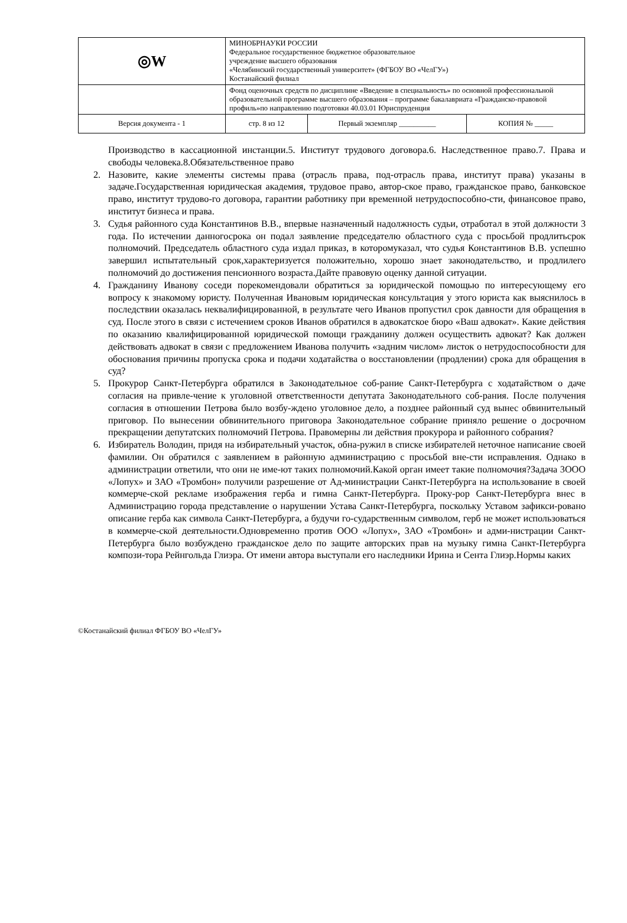| ◎W | МИНОБРНАУКИ РОССИИ Федеральное государственное бюджетное образовательное учреждение высшего образования «Челябинский государственный университет» (ФГБОУ ВО «ЧелГУ») Костанайский филиал | | |
| | Фонд оценочных средств по дисциплине «Введение в специальность» по основной профессиональной образовательной программе высшего образования – программе бакалавриата «Гражданско-правовой профиль»по направлению подготовки 40.03.01 Юриспруденция | | |
| Версия документа - 1 | стр. 8 из 12 | Первый экземпляр __________ | КОПИЯ № _____ |
Производство в кассационной инстанции.5. Институт трудового договора.6. Наследственное право.7. Права и свободы человека.8.Обязательственное право
2. Назовите, какие элементы системы права (отрасль права, под-отрасль права, институт права) указаны в задаче.Государственная юридическая академия, трудовое право, автор-ское право, гражданское право, банковское право, институт трудово-го договора, гарантии работнику при временной нетрудоспособно-сти, финансовое право, институт бизнеса и права.
3. Судья районного суда Константинов В.В., впервые назначенный надолжность судьи, отработал в этой должности 3 года. По истечении данногосрока он подал заявление председателю областного суда с просьбой продлитьсрок полномочий. Председатель областного суда издал приказ, в которомуказал, что судья Константинов В.В. успешно завершил испытательный срок,характеризуется положительно, хорошо знает законодательство, и продлилего полномочий до достижения пенсионного возраста.Дайте правовую оценку данной ситуации.
4. Гражданину Иванову соседи порекомендовали обратиться за юридической помощью по интересующему его вопросу к знакомому юристу. Полученная Ивановым юридическая консультация у этого юриста как выяснилось в последствии оказалась неквалифицированной, в результате чего Иванов пропустил срок давности для обращения в суд. После этого в связи с истечением сроков Иванов обратился в адвокатское бюро «Ваш адвокат». Какие действия по оказанию квалифицированной юридической помощи гражданину должен осуществить адвокат? Как должен действовать адвокат в связи с предложением Иванова получить «задним числом» листок о нетрудоспособности для обоснования причины пропуска срока и подачи ходатайства о восстановлении (продлении) срока для обращения в суд?
5. Прокурор Санкт-Петербурга обратился в Законодательное соб-рание Санкт-Петербурга с ходатайством о даче согласия на привле-чение к уголовной ответственности депутата Законодательного соб-рания. После получения согласия в отношении Петрова было возбу-ждено уголовное дело, а позднее районный суд вынес обвинительный приговор. По вынесении обвинительного приговора Законодательное собрание приняло решение о досрочном прекращении депутатских полномочий Петрова. Правомерны ли действия прокурора и районного собрания?
6. Избиратель Володин, придя на избирательный участок, обна-ружил в списке избирателей неточное написание своей фамилии. Он обратился с заявлением в районную администрацию с просьбой вне-сти исправления. Однако в администрации ответили, что они не име-ют таких полномочий.Какой орган имеет такие полномочия?Задача 3ООО «Лопух» и ЗАО «Тромбон» получили разрешение от Ад-министрации Санкт-Петербурга на использование в своей коммерче-ской рекламе изображения герба и гимна Санкт-Петербурга. Проку-рор Санкт-Петербурга внес в Администрацию города представление о нарушении Устава Санкт-Петербурга, поскольку Уставом зафикси-ровано описание герба как символа Санкт-Петербурга, а будучи го-сударственным символом, герб не может использоваться в коммерче-ской деятельности.Одновременно против ООО «Лопух», ЗАО «Тромбон» и адми-нистрации Санкт-Петербурга было возбуждено гражданское дело по защите авторских прав на музыку гимна Санкт-Петербурга компози-тора Рейнгольда Глиэра. От имени автора выступали его наследники Ирина и Сента Глиэр.Нормы каких
©Костанайский филиал ФГБОУ ВО «ЧелГУ»